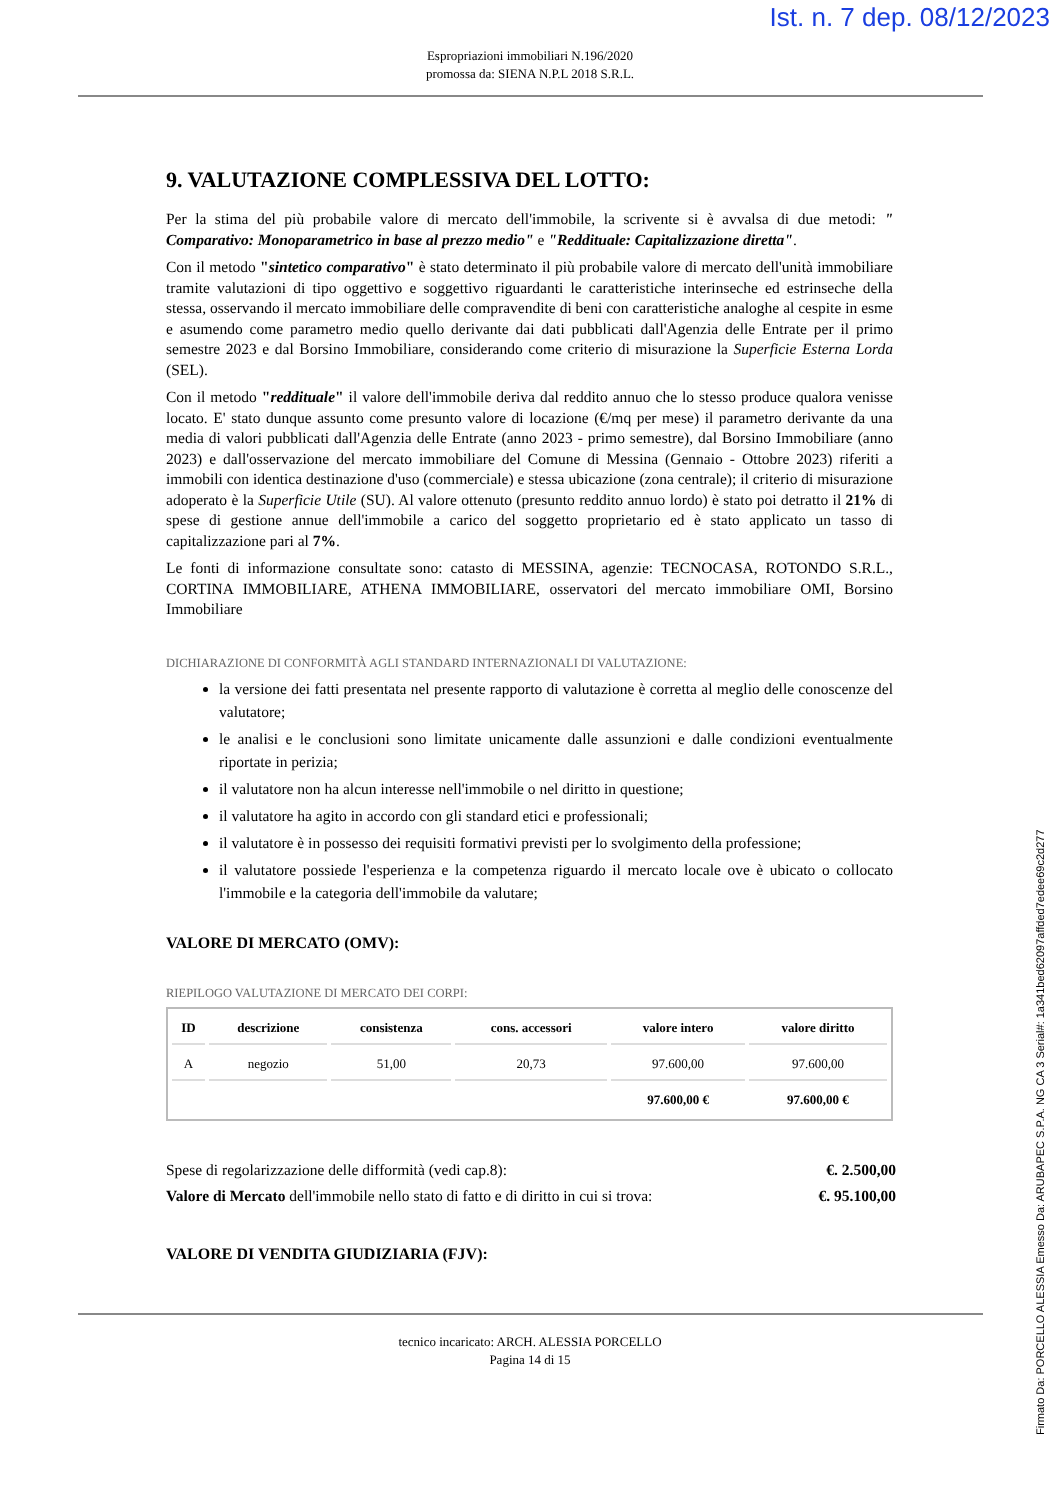Ist. n. 7 dep. 08/12/2023
Espropriazioni immobiliari N.196/2020
promossa da: SIENA N.P.L 2018 S.R.L.
9. VALUTAZIONE COMPLESSIVA DEL LOTTO:
Per la stima del più probabile valore di mercato dell'immobile, la scrivente si è avvalsa di due metodi: " Comparativo: Monoparametrico in base al prezzo medio" e "Reddituale: Capitalizzazione diretta".
Con il metodo "sintetico comparativo" è stato determinato il più probabile valore di mercato dell'unità immobiliare tramite valutazioni di tipo oggettivo e soggettivo riguardanti le caratteristiche interinseche ed estrinseche della stessa, osservando il mercato immobiliare delle compravendite di beni con caratteristiche analoghe al cespite in esme e asumendo come parametro medio quello derivante dai dati pubblicati dall'Agenzia delle Entrate per il primo semestre 2023 e dal Borsino Immobiliare, considerando come criterio di misurazione la Superficie Esterna Lorda (SEL).
Con il metodo "reddituale" il valore dell'immobile deriva dal reddito annuo che lo stesso produce qualora venisse locato. E' stato dunque assunto come presunto valore di locazione (€/mq per mese) il parametro derivante da una media di valori pubblicati dall'Agenzia delle Entrate (anno 2023 - primo semestre), dal Borsino Immobiliare (anno 2023) e dall'osservazione del mercato immobiliare del Comune di Messina (Gennaio - Ottobre 2023) riferiti a immobili con identica destinazione d'uso (commerciale) e stessa ubicazione (zona centrale); il criterio di misurazione adoperato è la Superficie Utile (SU). Al valore ottenuto (presunto reddito annuo lordo) è stato poi detratto il 21% di spese di gestione annue dell'immobile a carico del soggetto proprietario ed è stato applicato un tasso di capitalizzazione pari al 7%.
Le fonti di informazione consultate sono: catasto di MESSINA, agenzie: TECNOCASA, ROTONDO S.R.L., CORTINA IMMOBILIARE, ATHENA IMMOBILIARE, osservatori del mercato immobiliare OMI, Borsino Immobiliare
DICHIARAZIONE DI CONFORMITÀ AGLI STANDARD INTERNAZIONALI DI VALUTAZIONE:
la versione dei fatti presentata nel presente rapporto di valutazione è corretta al meglio delle conoscenze del valutatore;
le analisi e le conclusioni sono limitate unicamente dalle assunzioni e dalle condizioni eventualmente riportate in perizia;
il valutatore non ha alcun interesse nell'immobile o nel diritto in questione;
il valutatore ha agito in accordo con gli standard etici e professionali;
il valutatore è in possesso dei requisiti formativi previsti per lo svolgimento della professione;
il valutatore possiede l'esperienza e la competenza riguardo il mercato locale ove è ubicato o collocato l'immobile e la categoria dell'immobile da valutare;
VALORE DI MERCATO (OMV):
RIEPILOGO VALUTAZIONE DI MERCATO DEI CORPI:
| ID | descrizione | consistenza | cons. accessori | valore intero | valore diritto |
| --- | --- | --- | --- | --- | --- |
| A | negozio | 51,00 | 20,73 | 97.600,00 | 97.600,00 |
| | | | | 97.600,00 € | 97.600,00 € |
Spese di regolarizzazione delle difformità (vedi cap.8): €. 2.500,00
Valore di Mercato dell'immobile nello stato di fatto e di diritto in cui si trova: €. 95.100,00
VALORE DI VENDITA GIUDIZIARIA (FJV):
tecnico incaricato: ARCH. ALESSIA PORCELLO
Pagina 14 di 15
Firmato Da: PORCELLO ALESSIA Emesso Da: ARUBAPEC S.P.A. NG CA 3 Serial#: 1a341bed62097affded7edee69c2d277